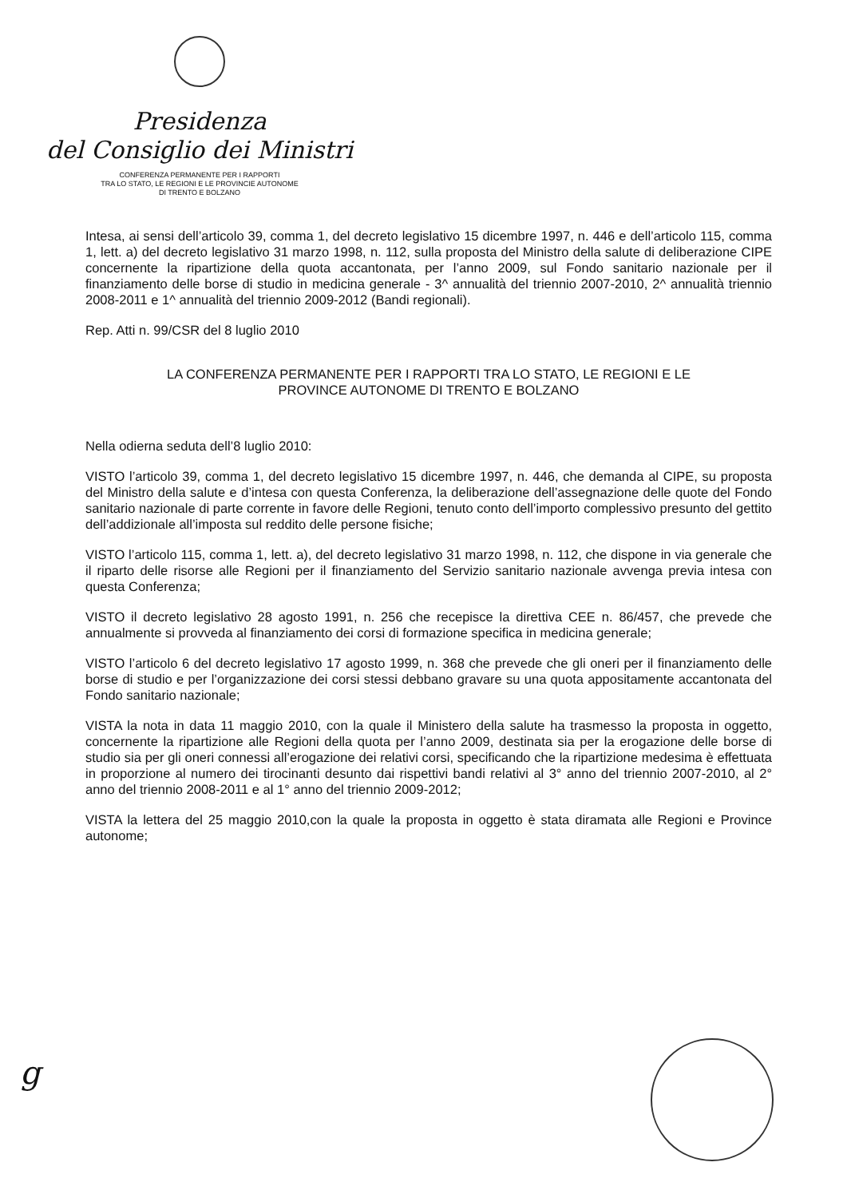Presidenza
del Consiglio dei Ministri
CONFERENZA PERMANENTE PER I RAPPORTI
TRA LO STATO, LE REGIONI E LE PROVINCIE AUTONOME
DI TRENTO E BOLZANO
Intesa, ai sensi dell’articolo 39, comma 1, del decreto legislativo 15 dicembre 1997, n. 446 e dell’articolo 115, comma 1, lett. a) del decreto legislativo 31 marzo 1998, n. 112, sulla proposta del Ministro della salute di deliberazione CIPE concernente la ripartizione della quota accantonata, per l’anno 2009, sul Fondo sanitario nazionale per il finanziamento delle borse di studio in medicina generale - 3^ annualità del triennio 2007-2010, 2^ annualità triennio 2008-2011 e 1^ annualità del triennio 2009-2012 (Bandi regionali).
Rep. Atti n. 99/CSR del 8 luglio 2010
LA CONFERENZA PERMANENTE PER I RAPPORTI TRA LO STATO, LE REGIONI E LE
PROVINCE AUTONOME DI TRENTO E BOLZANO
Nella odierna seduta dell’8 luglio 2010:
VISTO l’articolo 39, comma 1, del decreto legislativo 15 dicembre 1997, n. 446, che demanda al CIPE, su proposta del Ministro della salute e d’intesa con questa Conferenza, la deliberazione dell’assegnazione delle quote del Fondo sanitario nazionale di parte corrente in favore delle Regioni, tenuto conto dell’importo complessivo presunto del gettito dell’addizionale all’imposta sul reddito delle persone fisiche;
VISTO l’articolo 115, comma 1, lett. a), del decreto legislativo 31 marzo 1998, n. 112, che dispone in via generale che il riparto delle risorse alle Regioni per il finanziamento del Servizio sanitario nazionale avvenga previa intesa con questa Conferenza;
VISTO il decreto legislativo 28 agosto 1991, n. 256 che recepisce la direttiva CEE n. 86/457, che prevede che annualmente si provveda al finanziamento dei corsi di formazione specifica in medicina generale;
VISTO l’articolo 6 del decreto legislativo 17 agosto 1999, n. 368 che prevede che gli oneri per il finanziamento delle borse di studio e per l’organizzazione dei corsi stessi debbano gravare su una quota appositamente accantonata del Fondo sanitario nazionale;
VISTA la nota in data 11 maggio 2010, con la quale il Ministero della salute ha trasmesso la proposta in oggetto, concernente la ripartizione alle Regioni della quota per l’anno 2009, destinata sia per la erogazione delle borse di studio sia per gli oneri connessi all’erogazione dei relativi corsi, specificando che la ripartizione medesima è effettuata in proporzione al numero dei tirocinanti desunto dai rispettivi bandi relativi al 3° anno del triennio 2007-2010, al 2° anno del triennio 2008-2011 e al 1° anno del triennio 2009-2012;
VISTA la lettera del 25 maggio 2010,con la quale la proposta in oggetto è stata diramata alle Regioni e Province autonome;
g